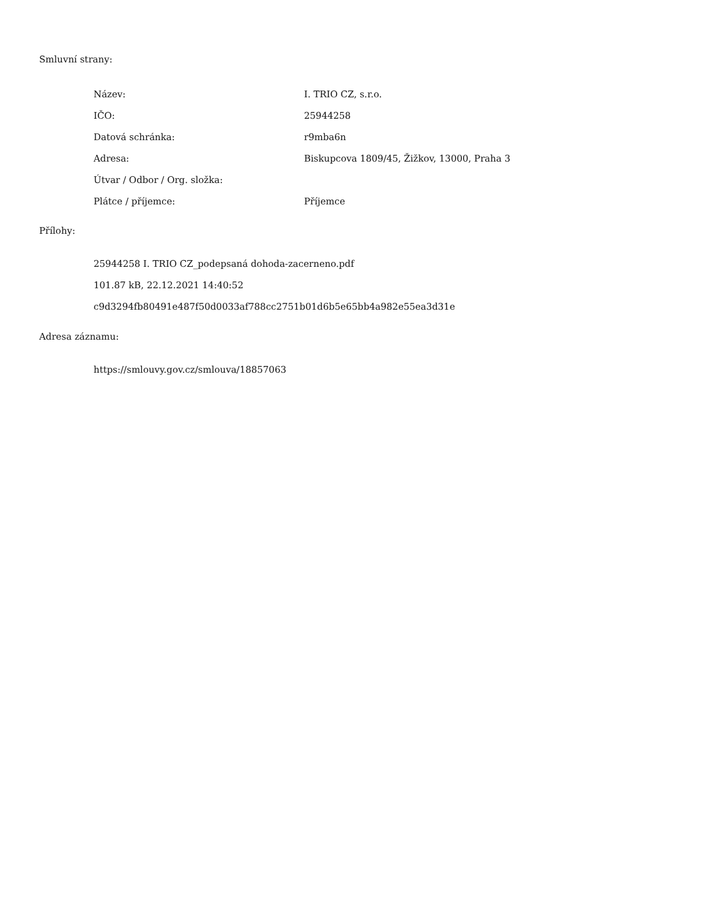Smluvní strany:
| Název: | I. TRIO CZ, s.r.o. |
| IČO: | 25944258 |
| Datová schránka: | r9mba6n |
| Adresa: | Biskupcova 1809/45, Žižkov, 13000, Praha 3 |
| Útvar / Odbor / Org. složka: | |
| Plátce / příjemce: | Příjemce |
Přílohy:
25944258 I. TRIO CZ_podepsaná dohoda-zacerneno.pdf
101.87 kB, 22.12.2021 14:40:52
c9d3294fb80491e487f50d0033af788cc2751b01d6b5e65bb4a982e55ea3d31e
Adresa záznamu:
https://smlouvy.gov.cz/smlouva/18857063